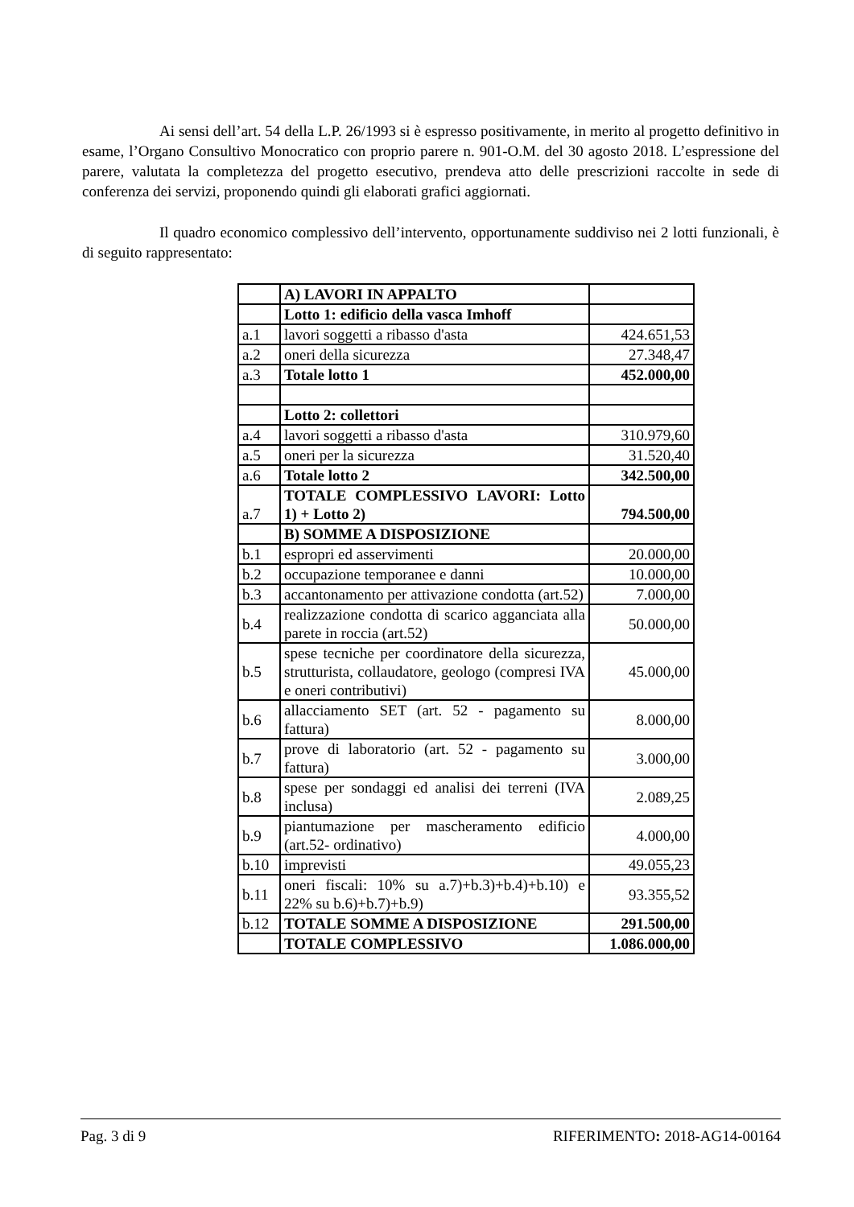Ai sensi dell’art. 54 della L.P. 26/1993 si è espresso positivamente, in merito al progetto definitivo in esame, l’Organo Consultivo Monocratico con proprio parere n. 901-O.M. del 30 agosto 2018. L’espressione del parere, valutata la completezza del progetto esecutivo, prendeva atto delle prescrizioni raccolte in sede di conferenza dei servizi, proponendo quindi gli elaborati grafici aggiornati.
Il quadro economico complessivo dell’intervento, opportunamente suddiviso nei 2 lotti funzionali, è di seguito rappresentato:
| | A) LAVORI IN APPALTO | |
| | Lotto 1: edificio della vasca Imhoff | |
| a.1 | lavori soggetti a ribasso d'asta | 424.651,53 |
| a.2 | oneri della sicurezza | 27.348,47 |
| a.3 | Totale lotto 1 | 452.000,00 |
| | Lotto 2: collettori | |
| a.4 | lavori soggetti a ribasso d'asta | 310.979,60 |
| a.5 | oneri per la sicurezza | 31.520,40 |
| a.6 | Totale lotto 2 | 342.500,00 |
| a.7 | TOTALE COMPLESSIVO LAVORI: Lotto 1) + Lotto 2) | 794.500,00 |
| | B) SOMME A DISPOSIZIONE | |
| b.1 | espropri ed asservimenti | 20.000,00 |
| b.2 | occupazione temporanee e danni | 10.000,00 |
| b.3 | accantonamento per attivazione condotta (art.52) | 7.000,00 |
| b.4 | realizzazione condotta di scarico agganciata alla parete in roccia (art.52) | 50.000,00 |
| b.5 | spese tecniche per coordinatore della sicurezza, strutturista, collaudatore, geologo (compresi IVA e oneri contributivi) | 45.000,00 |
| b.6 | allacciamento SET (art. 52 - pagamento su fattura) | 8.000,00 |
| b.7 | prove di laboratorio (art. 52 - pagamento su fattura) | 3.000,00 |
| b.8 | spese per sondaggi ed analisi dei terreni (IVA inclusa) | 2.089,25 |
| b.9 | piantumazione per mascheramento edificio (art.52- ordinativo) | 4.000,00 |
| b.10 | imprevisti | 49.055,23 |
| b.11 | oneri fiscali: 10% su a.7)+b.3)+b.4)+b.10) e 22% su b.6)+b.7)+b.9) | 93.355,52 |
| b.12 | TOTALE SOMME A DISPOSIZIONE | 291.500,00 |
| | TOTALE COMPLESSIVO | 1.086.000,00 |
Pag. 3 di 9 RIFERIMENTO: 2018-AG14-00164